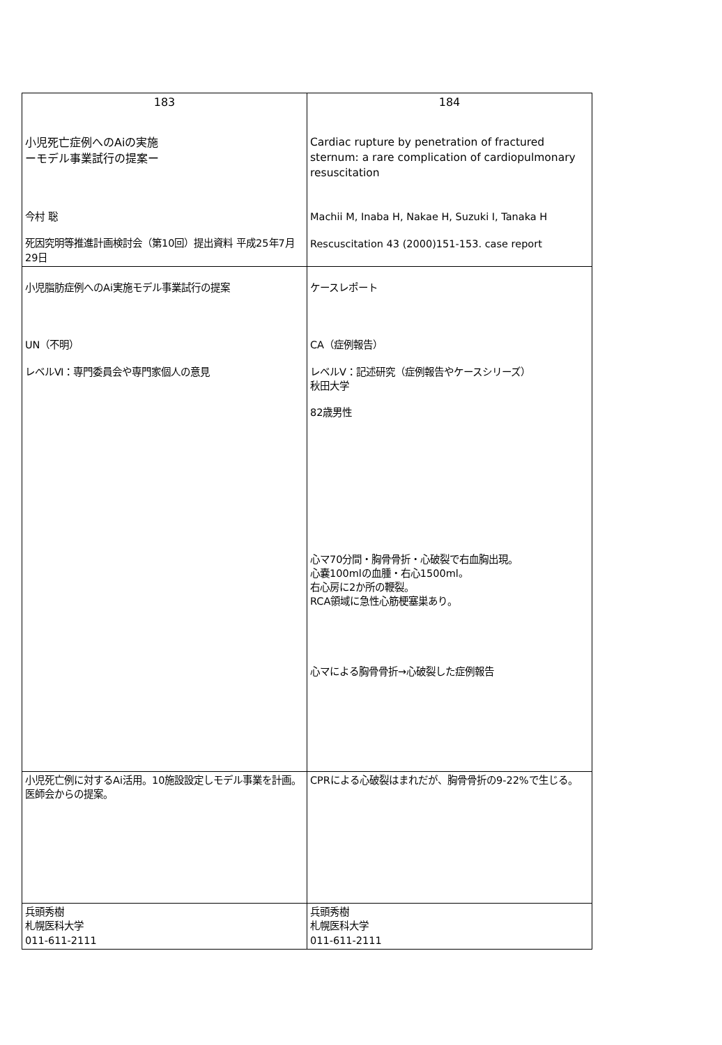| 183 小児死亡症例へのAiの実施 ーモデル事業試行の提案ー 今村 聡 死因究明等推進計画検討会（第10回）提出資料 平成25年7月29日 | 184 Cardiac rupture by penetration of fractured sternum: a rare complication of cardiopulmonary resuscitation Machii M, Inaba H, Nakae H, Suzuki I, Tanaka H Rescuscitation 43 (2000)151-153. case report |
| 小児脂肪症例へのAi実施モデル事業試行の提案 UN（不明） レベルⅥ：専門委員会や専門家個人の意見 | ケースレポート CA（症例報告） レベルⅤ：記述研究（症例報告やケースシリーズ） 秋田大学 82歳男性 心マ70分間・胸骨骨折・心破裂で右血胸出現。 心嚢100mlの血腫・右心1500ml。 右心房に2か所の鞭裂。 RCA領域に急性心筋梗塞巣あり。 心マによる胸骨骨折→心破裂した症例報告 |
| 小児死亡例に対するAi活用。10施設設定しモデル事業を計画。 医師会からの提案。 | CPRによる心破裂はまれだが、胸骨骨折の9-22%で生じる。 |
| 兵頭秀樹 札幌医科大学 011-611-2111 | 兵頭秀樹 札幌医科大学 011-611-2111 |